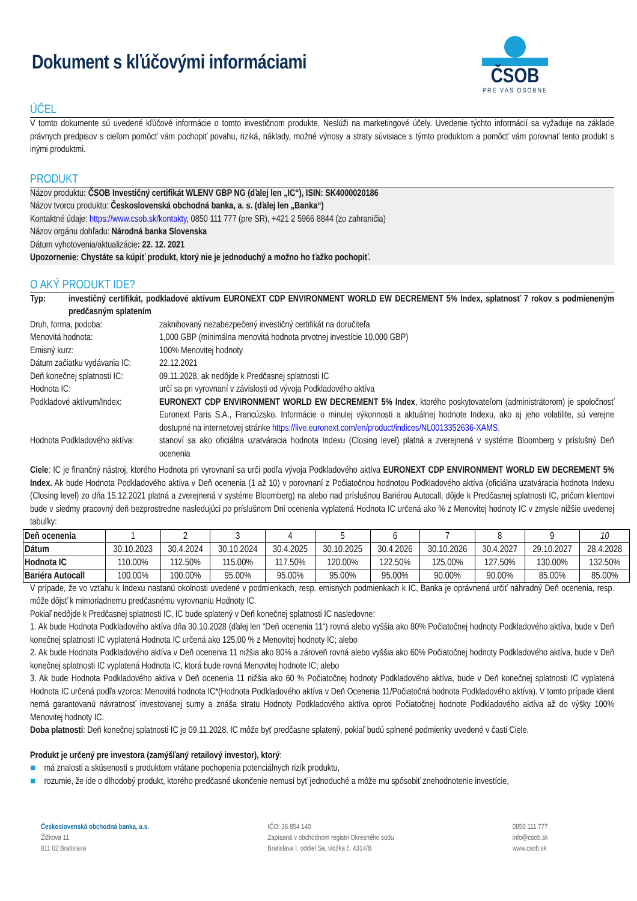Dokument s kľúčovými informáciami
ČSOB
PRE VÁS OSOBNE
ÚČEL
V tomto dokumente sú uvedené kľúčové informácie o tomto investičnom produkte. Neslúži na marketingové účely. Uvedenie týchto informácií sa vyžaduje na základe právnych predpisov s cieľom pomôcť vám pochopiť povahu, riziká, náklady, možné výnosy a straty súvisiace s týmto produktom a pomôcť vám porovnať tento produkt s inými produktmi.
PRODUKT
Názov produktu: ČSOB Investičný certifikát WLENV GBP NG (ďalej len „IC“), ISIN: SK4000020186
Názov tvorcu produktu: Československá obchodná banka, a. s. (ďalej len „Banka“)
Kontaktné údaje: https://www.csob.sk/kontakty, 0850 111 777 (pre SR), +421 2 5966 8844 (zo zahraničia)
Názov orgánu dohľadu: Národná banka Slovenska
Dátum vyhotovenia/aktualizácie: 22. 12. 2021
Upozornenie: Chystáte sa kúpiť produkt, ktorý nie je jednoduchý a možno ho ťažko pochopiť.
O AKÝ PRODUKT IDE?
Typ: investičný certifikát, podkladové aktívum EURONEXT CDP ENVIRONMENT WORLD EW DECREMENT 5% Index, splatnosť 7 rokov s podmieneným predčasným splatením
Druh, forma, podoba: zaknihovaný nezabezpečený investičný certifikát na doručiteľa
Menovitá hodnota: 1,000 GBP (minimálna menovitá hodnota prvotnej investície 10,000 GBP)
Emisný kurz: 100% Menovitej hodnoty
Dátum začiatku vydávania IC: 22.12.2021
Deň konečnej splatnosti IC: 09.11.2028, ak nedôjde k Predčasnej splatnosti IC
Hodnota IC: určí sa pri vyrovnaní v závislosti od vývoja Podkladového aktíva
Podkladové aktívum/Index: EURONEXT CDP ENVIRONMENT WORLD EW DECREMENT 5% Index, ktorého poskytovateľom (administrátorom) je spoločnosť Euronext Paris S.A., Francúzsko. Informácie o minulej výkonnosti a aktuálnej hodnote Indexu, ako aj jeho volatilite, sú verejne dostupné na internetovej stránke https://live.euronext.com/en/product/indices/NL0013352636-XAMS.
Hodnota Podkladového aktíva: stanoví sa ako oficiálna uzatváracia hodnota Indexu (Closing level) platná a zverejnená v systéme Bloomberg v príslušný Deň ocenenia
Ciele: IC je finančný nástroj, ktorého Hodnota pri vyrovnaní sa určí podľa vývoja Podkladového aktíva EURONEXT CDP ENVIRONMENT WORLD EW DECREMENT 5% Index. Ak bude Hodnota Podkladového aktíva v Deň ocenenia (1 až 10) v porovnaní z Počiatočnou hodnotou Podkladového aktíva (oficiálna uzatváracia hodnota Indexu (Closing level) zo dňa 15.12.2021 platná a zverejnená v systéme Bloomberg) na alebo nad príslušnou Bariérou Autocall, dôjde k Predčasnej splatnosti IC, pričom klientovi bude v siedmy pracovný deň bezprostredne nasledujúci po príslušnom Dni ocenenia vyplatená Hodnota IC určená ako % z Menovitej hodnoty IC v zmysle nižšie uvedenej tabuľky:
| Deň ocenenia | 1 | 2 | 3 | 4 | 5 | 6 | 7 | 8 | 9 | 10 |
| Dátum | 30.10.2023 | 30.4.2024 | 30.10.2024 | 30.4.2025 | 30.10.2025 | 30.4.2026 | 30.10.2026 | 30.4.2027 | 29.10.2027 | 28.4.2028 |
| Hodnota IC | 110.00% | 112.50% | 115.00% | 117.50% | 120.00% | 122.50% | 125.00% | 127.50% | 130.00% | 132.50% |
| Bariéra Autocall | 100.00% | 100.00% | 95.00% | 95.00% | 95.00% | 95.00% | 90.00% | 90.00% | 85.00% | 85.00% |
V prípade, že vo vzťahu k Indexu nastanú okolnosti uvedené v podmienkach, resp. emisných podmienkach k IC, Banka je oprávnená určiť náhradný Deň ocenenia, resp. môže dôjsť k mimoriadnemu predčasnému vyrovnaniu Hodnoty IC.
Pokiaľ nedôjde k Predčasnej splatnosti IC, IC bude splatený v Deň konečnej splatnosti IC nasledovne:
1. Ak bude Hodnota Podkladového aktíva dňa 30.10.2028 (ďalej len “Deň ocenenia 11“) rovná alebo vyššia ako 80% Počiatočnej hodnoty Podkladového aktíva, bude v Deň konečnej splatnosti IC vyplatená Hodnota IC určená ako 125.00 % z Menovitej hodnoty IC; alebo
2. Ak bude Hodnota Podkladového aktíva v Deň ocenenia 11 nižšia ako 80% a zároveň rovná alebo vyššia ako 60% Počiatočnej hodnoty Podkladového aktíva, bude v Deň konečnej splatnosti IC vyplatená Hodnota IC, ktorá bude rovná Menovitej hodnote IC; alebo
3. Ak bude Hodnota Podkladového aktíva v Deň ocenenia 11 nižšia ako 60 % Počiatočnej hodnoty Podkladového aktíva, bude v Deň konečnej splatnosti IC vyplatená Hodnota IC určená podľa vzorca: Menovitá hodnota IC*(Hodnota Podkladového aktíva v Deň Ocenenia 11/Počiatočná hodnota Podkladového aktíva). V tomto prípade klient nemá garantovanú návratnosť investovanej sumy a znáša stratu Hodnoty Podkladového aktíva oproti Počiatočnej hodnote Podkladového aktíva až do výšky 100% Menovitej hodnoty IC.
Doba platnosti: Deň konečnej splatnosti IC je 09.11.2028. IC môže byť predčasne splatený, pokiaľ budú splnené podmienky uvedené v časti Ciele.
Produkt je určený pre investora (zamýšľaný retailový investor), ktorý:
■ má znalosti a skúsenosti s produktom vrátane pochopenia potenciálnych rizík produktu,
■ rozumie, že ide o dlhodobý produkt, ktorého predčasné ukončenie nemusí byť jednoduché a môže mu spôsobiť znehodnotenie investície,
Československá obchodná banka, a.s.
Žižkova 11
811 02 Bratislava
IČO: 36 854 140
Zapísaná v obchodnom registri Okresného súdu
Bratislava I, oddiel Sa, vložka č. 4314/B
0850 111 777
info@csob.sk
www.csob.sk